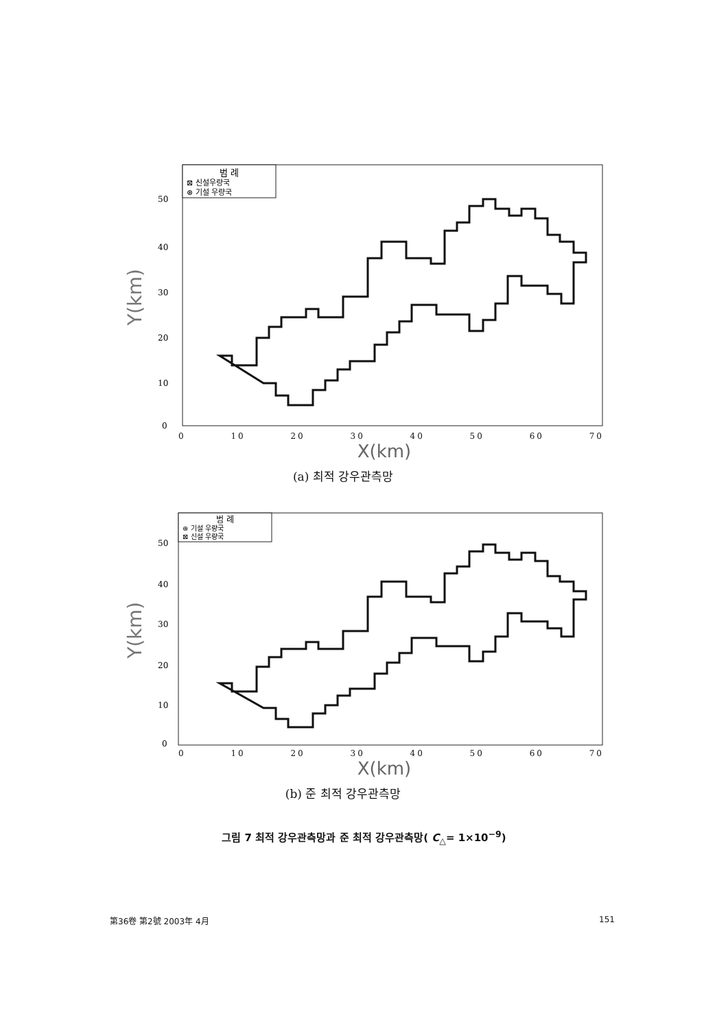Y(km)
범 례
⊠ 신설우량국
⊛ 기설 우량국
50
40
30
20
10
0
0 10 20 30 40 50 60 70
X(km)
(a) 최적 강우관측망
Y(km)
범 례
⊛ 기설 우량국
⊠ 신설 우량국
50
40
30
20
10
0
0 10 20 30 40 50 60 70
X(km)
(b) 준 최적 강우관측망
그림 7 최적 강우관측망과 준 최적 강우관측망( C<sub>△</sub>= 1×10<sup>−9</sup>)
第36卷 第2號 2003年 4月 151